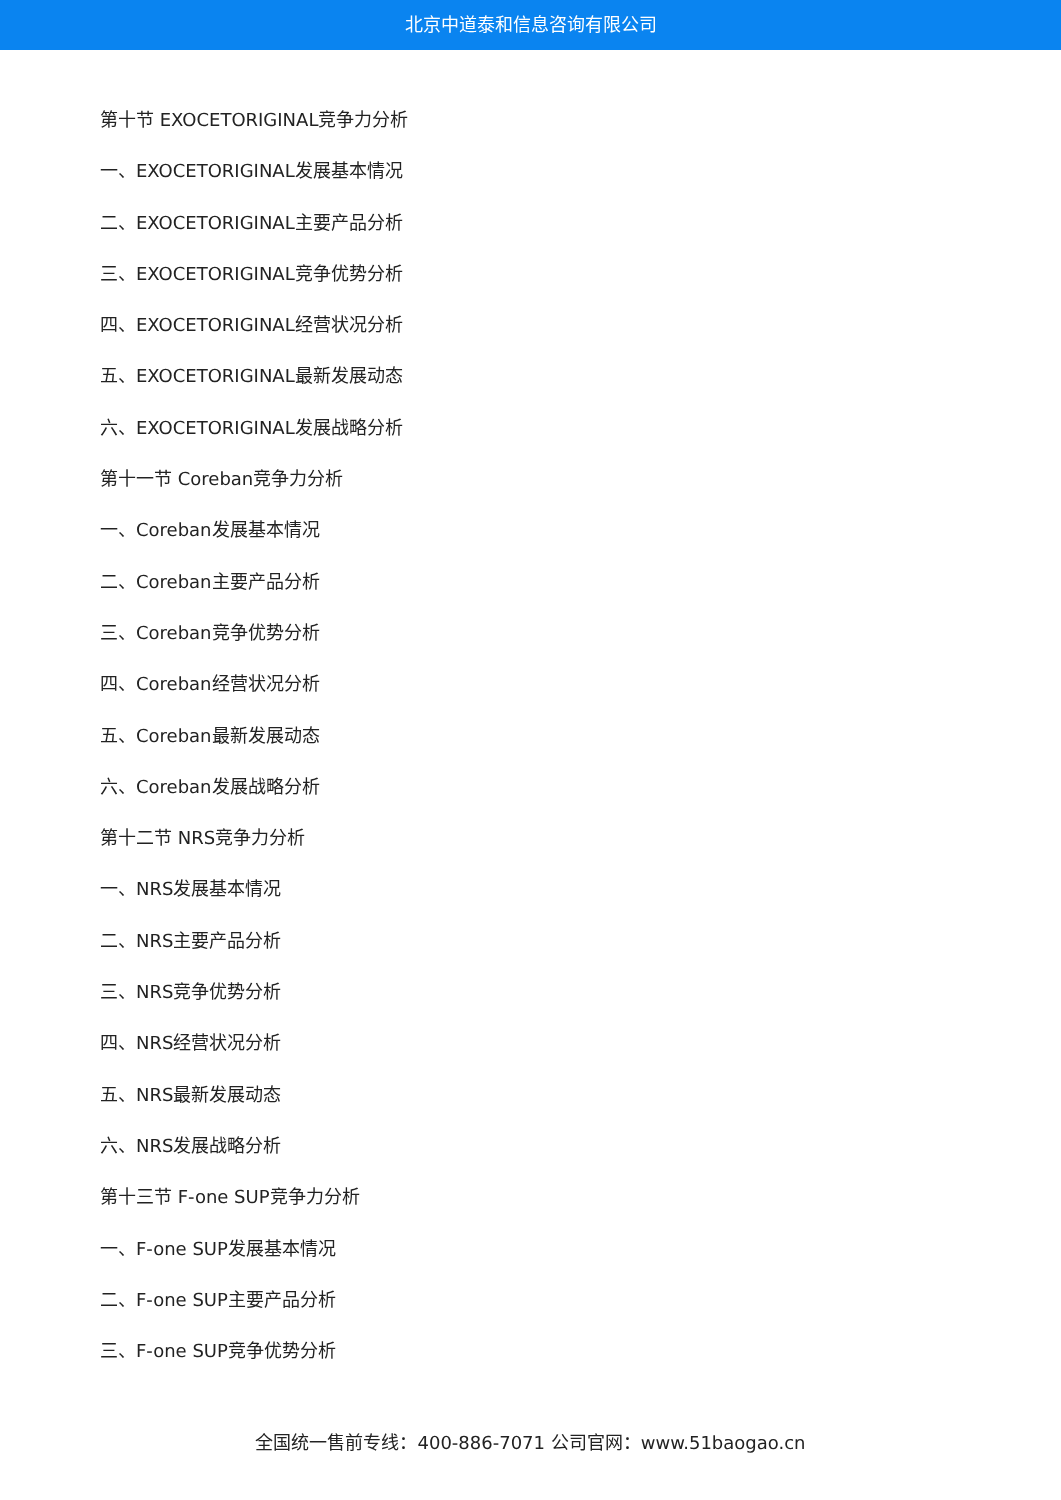北京中道泰和信息咨询有限公司
第十节 EXOCETORIGINAL竞争力分析
一、EXOCETORIGINAL发展基本情况
二、EXOCETORIGINAL主要产品分析
三、EXOCETORIGINAL竞争优势分析
四、EXOCETORIGINAL经营状况分析
五、EXOCETORIGINAL最新发展动态
六、EXOCETORIGINAL发展战略分析
第十一节 Coreban竞争力分析
一、Coreban发展基本情况
二、Coreban主要产品分析
三、Coreban竞争优势分析
四、Coreban经营状况分析
五、Coreban最新发展动态
六、Coreban发展战略分析
第十二节 NRS竞争力分析
一、NRS发展基本情况
二、NRS主要产品分析
三、NRS竞争优势分析
四、NRS经营状况分析
五、NRS最新发展动态
六、NRS发展战略分析
第十三节 F-one SUP竞争力分析
一、F-one SUP发展基本情况
二、F-one SUP主要产品分析
三、F-one SUP竞争优势分析
全国统一售前专线：400-886-7071 公司官网：www.51baogao.cn